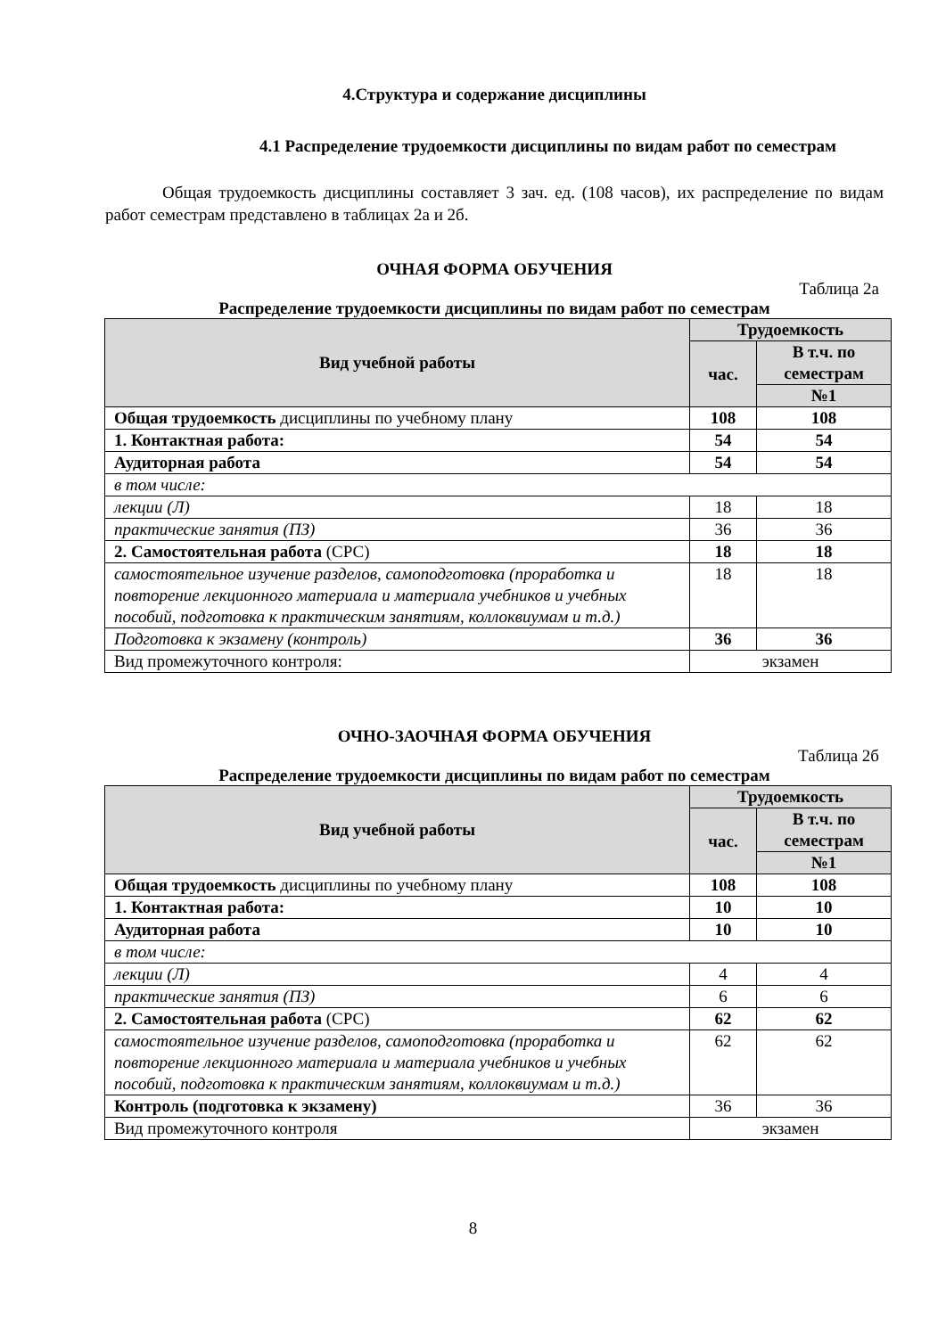4.Структура и содержание дисциплины
4.1 Распределение трудоемкости дисциплины по видам работ по семестрам
Общая трудоемкость дисциплины составляет 3 зач. ед. (108 часов), их распределение по видам работ семестрам представлено в таблицах 2а и 2б.
ОЧНАЯ ФОРМА ОБУЧЕНИЯ
Таблица 2а
Распределение трудоемкости дисциплины по видам работ по семестрам
| Вид учебной работы | Трудоемкость | |
| --- | --- | --- |
| | час. | В т.ч. по семестрам |
| | | №1 |
| Общая трудоемкость дисциплины по учебному плану | 108 | 108 |
| 1. Контактная работа: | 54 | 54 |
| Аудиторная работа | 54 | 54 |
| в том числе: | | |
| лекции (Л) | 18 | 18 |
| практические занятия (ПЗ) | 36 | 36 |
| 2. Самостоятельная работа (СРС) | 18 | 18 |
| самостоятельное изучение разделов, самоподготовка (проработка и повторение лекционного материала и материала учебников и учебных пособий, подготовка к практическим занятиям, коллоквиумам и т.д.) | 18 | 18 |
| Подготовка к экзамену (контроль) | 36 | 36 |
| Вид промежуточного контроля: | экзамен | |
ОЧНО-ЗАОЧНАЯ ФОРМА ОБУЧЕНИЯ
Таблица 2б
Распределение трудоемкости дисциплины по видам работ по семестрам
| Вид учебной работы | Трудоемкость | |
| --- | --- | --- |
| | час. | В т.ч. по семестрам |
| | | №1 |
| Общая трудоемкость дисциплины по учебному плану | 108 | 108 |
| 1. Контактная работа: | 10 | 10 |
| Аудиторная работа | 10 | 10 |
| в том числе: | | |
| лекции (Л) | 4 | 4 |
| практические занятия (ПЗ) | 6 | 6 |
| 2. Самостоятельная работа (СРС) | 62 | 62 |
| самостоятельное изучение разделов, самоподготовка (проработка и повторение лекционного материала и материала учебников и учебных пособий, подготовка к практическим занятиям, коллоквиумам и т.д.) | 62 | 62 |
| Контроль (подготовка к экзамену) | 36 | 36 |
| Вид промежуточного контроля | экзамен | |
8